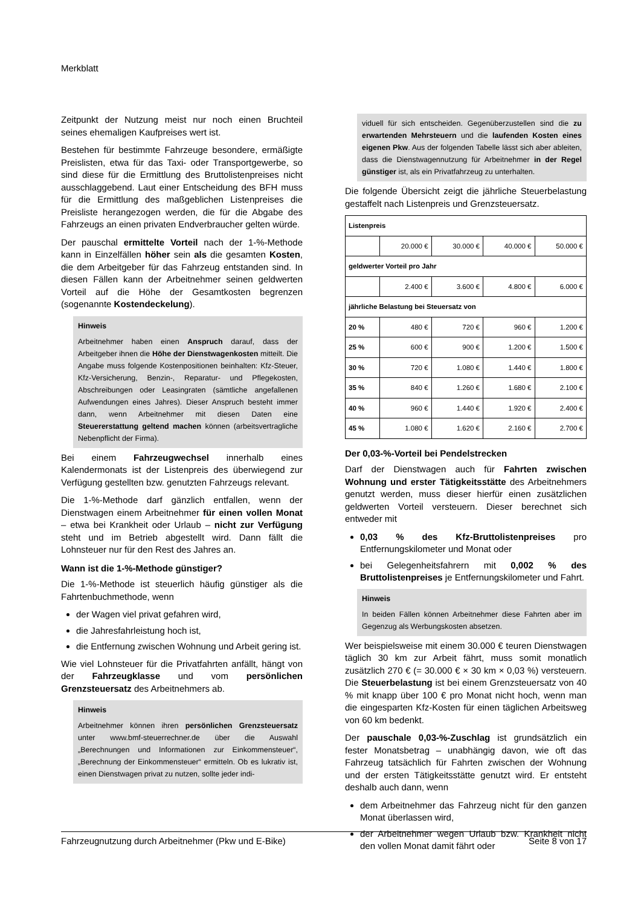Merkblatt
Zeitpunkt der Nutzung meist nur noch einen Bruchteil seines ehemaligen Kaufpreises wert ist.
Bestehen für bestimmte Fahrzeuge besondere, ermäßigte Preislisten, etwa für das Taxi- oder Transportgewerbe, so sind diese für die Ermittlung des Bruttolistenpreises nicht ausschlaggebend. Laut einer Entscheidung des BFH muss für die Ermittlung des maßgeblichen Listenpreises die Preisliste herangezogen werden, die für die Abgabe des Fahrzeugs an einen privaten Endverbraucher gelten würde.
Der pauschal ermittelte Vorteil nach der 1-%-Methode kann in Einzelfällen höher sein als die gesamten Kosten, die dem Arbeitgeber für das Fahrzeug entstanden sind. In diesen Fällen kann der Arbeitnehmer seinen geldwerten Vorteil auf die Höhe der Gesamtkosten begrenzen (sogenannte Kostendeckelung).
Hinweis
Arbeitnehmer haben einen Anspruch darauf, dass der Arbeitgeber ihnen die Höhe der Dienstwagenkosten mitteilt. Die Angabe muss folgende Kostenpositionen beinhalten: Kfz-Steuer, Kfz-Versicherung, Benzin-, Reparatur- und Pflegekosten, Abschreibungen oder Leasingraten (sämtliche angefallenen Aufwendungen eines Jahres). Dieser Anspruch besteht immer dann, wenn Arbeitnehmer mit diesen Daten eine Steuererstattung geltend machen können (arbeitsvertragliche Nebenpflicht der Firma).
Bei einem Fahrzeugwechsel innerhalb eines Kalendermonats ist der Listenpreis des überwiegend zur Verfügung gestellten bzw. genutzten Fahrzeugs relevant.
Die 1-%-Methode darf gänzlich entfallen, wenn der Dienstwagen einem Arbeitnehmer für einen vollen Monat – etwa bei Krankheit oder Urlaub – nicht zur Verfügung steht und im Betrieb abgestellt wird. Dann fällt die Lohnsteuer nur für den Rest des Jahres an.
Wann ist die 1-%-Methode günstiger?
Die 1-%-Methode ist steuerlich häufig günstiger als die Fahrtenbuchmethode, wenn
der Wagen viel privat gefahren wird,
die Jahresfahrleistung hoch ist,
die Entfernung zwischen Wohnung und Arbeit gering ist.
Wie viel Lohnsteuer für die Privatfahrten anfällt, hängt von der Fahrzeugklasse und vom persönlichen Grenzsteuersatz des Arbeitnehmers ab.
Hinweis
Arbeitnehmer können ihren persönlichen Grenzsteuersatz unter www.bmf-steuerrechner.de über die Auswahl „Berechnungen und Informationen zur Einkommensteuer“, „Berechnung der Einkommensteuer“ ermitteln. Ob es lukrativ ist, einen Dienstwagen privat zu nutzen, sollte jeder indi-
viduell für sich entscheiden. Gegenüberzustellen sind die zu erwartenden Mehrsteuern und die laufenden Kosten eines eigenen Pkw. Aus der folgenden Tabelle lässt sich aber ableiten, dass die Dienstwagennutzung für Arbeitnehmer in der Regel günstiger ist, als ein Privatfahrzeug zu unterhalten.
Die folgende Übersicht zeigt die jährliche Steuerbelastung gestaffelt nach Listenpreis und Grenzsteuersatz.
| Listenpreis | | | | |
| | 20.000 € | 30.000 € | 40.000 € | 50.000 € |
| geldwerter Vorteil pro Jahr | | | | |
| | 2.400 € | 3.600 € | 4.800 € | 6.000 € |
| jährliche Belastung bei Steuersatz von | | | | |
| 20 % | 480 € | 720 € | 960 € | 1.200 € |
| 25 % | 600 € | 900 € | 1.200 € | 1.500 € |
| 30 % | 720 € | 1.080 € | 1.440 € | 1.800 € |
| 35 % | 840 € | 1.260 € | 1.680 € | 2.100 € |
| 40 % | 960 € | 1.440 € | 1.920 € | 2.400 € |
| 45 % | 1.080 € | 1.620 € | 2.160 € | 2.700 € |
Der 0,03-%-Vorteil bei Pendelstrecken
Darf der Dienstwagen auch für Fahrten zwischen Wohnung und erster Tätigkeitsstätte des Arbeitnehmers genutzt werden, muss dieser hierfür einen zusätzlichen geldwerten Vorteil versteuern. Dieser berechnet sich entweder mit
0,03 % des Kfz-Bruttolistenpreises pro Entfernungskilometer und Monat oder
bei Gelegenheitsfahrern mit 0,002 % des Bruttolistenpreises je Entfernungskilometer und Fahrt.
Hinweis
In beiden Fällen können Arbeitnehmer diese Fahrten aber im Gegenzug als Werbungskosten absetzen.
Wer beispielsweise mit einem 30.000 € teuren Dienstwagen täglich 30 km zur Arbeit fährt, muss somit monatlich zusätzlich 270 € (= 30.000 € × 30 km × 0,03 %) versteuern. Die Steuerbelastung ist bei einem Grenzsteuersatz von 40 % mit knapp über 100 € pro Monat nicht hoch, wenn man die eingesparten Kfz-Kosten für einen täglichen Arbeitsweg von 60 km bedenkt.
Der pauschale 0,03-%-Zuschlag ist grundsätzlich ein fester Monatsbetrag – unabhängig davon, wie oft das Fahrzeug tatsächlich für Fahrten zwischen der Wohnung und der ersten Tätigkeitsstätte genutzt wird. Er entsteht deshalb auch dann, wenn
dem Arbeitnehmer das Fahrzeug nicht für den ganzen Monat überlassen wird,
der Arbeitnehmer wegen Urlaub bzw. Krankheit nicht den vollen Monat damit fährt oder
Fahrzeugnutzung durch Arbeitnehmer (Pkw und E-Bike) Seite 8 von 17